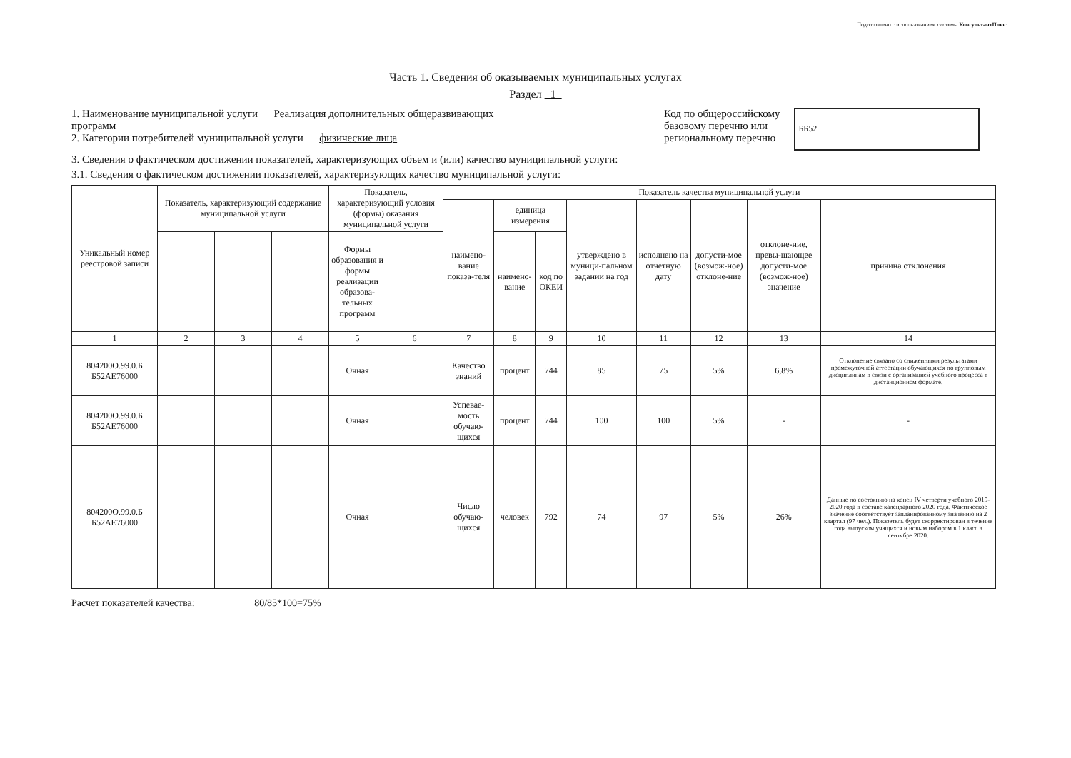Подготовлено с использованием системы КонсультантПлюс
Часть 1. Сведения об оказываемых муниципальных услугах
Раздел 1
1. Наименование муниципальной услуги Реализация дополнительных общеразвивающих
программ
2. Категории потребителей муниципальной услуги физические лица
Код по общероссийскому
базовому перечню или
региональному перечню
ББ52
3. Сведения о фактическом достижении показателей, характеризующих объем и (или) качество муниципальной услуги:
3.1. Сведения о фактическом достижении показателей, характеризующих качество муниципальной услуги:
| Уникальный номер реестровой записи | Показатель, характеризующий содержание муниципальной услуги | | | Показатель, характеризующий условия (формы) оказания муниципальной услуги | | Показатель качества муниципальной услуги | | | | | | | |
| --- | --- | --- | --- | --- | --- | --- | --- | --- | --- | --- | --- | --- | --- |
| | | | | | | наимено-вание показа-теля | единица измерения | | утверждено в муници-пальном задании на год | исполнено на отчетную дату | допусти-мое (возмож-ное) отклоне-ние | отклоне-ние, превы-шающее допусти-мое (возмож-ное) значение | причина отклонения |
| | | | | Формы образования и формы реализации образова-тельных программ | | | наимено-вание | код по ОКЕИ | | | | | |
| 1 | 2 | 3 | 4 | 5 | 6 | 7 | 8 | 9 | 10 | 11 | 12 | 13 | 14 |
| 804200О.99.0.Б Б52АЕ76000 | | | | Очная | | Качество знаний | процент | 744 | 85 | 75 | 5% | 6,8% | Отклонение связано со сниженными результатами промежуточной аттестации обучающихся по групповым дисциплинам в связи с организацией учебного процесса в дистанционном формате. |
| 804200О.99.0.Б Б52АЕ76000 | | | | Очная | | Успевае-мость обучаю-щихся | процент | 744 | 100 | 100 | 5% | - | - |
| 804200О.99.0.Б Б52АЕ76000 | | | | Очная | | Число обучаю-щихся | человек | 792 | 74 | 97 | 5% | 26% | Данные по состоянию на конец IV четверти учебного 2019-2020 года в составе календарного 2020 года. Фактическое значение соответствует запланированному значению на 2 квартал (97 чел.). Показетель будет скорректирован в течение года выпуском учащихся и новым набором в 1 класс в сентябре 2020. |
Расчет показателей качества: 80/85*100=75%